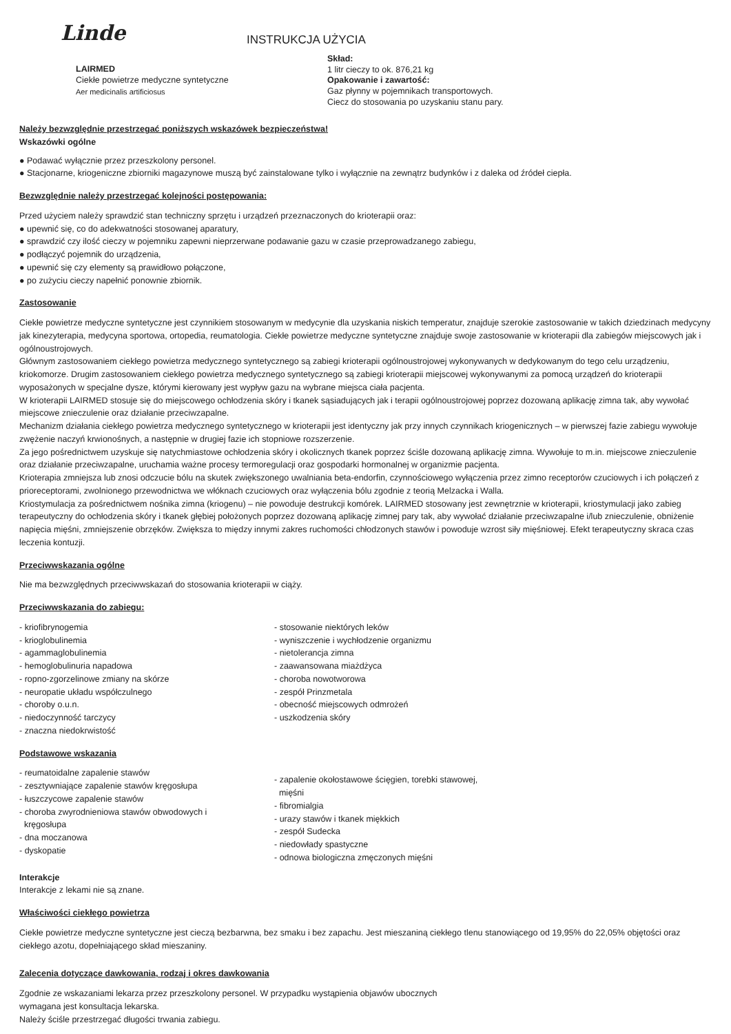Linde
INSTRUKCJA UŻYCIA
LAIRMED
Ciekłe powietrze medyczne syntetyczne
Aer medicinalis artificiosus
Skład:
1 litr cieczy to ok. 876,21 kg
Opakowanie i zawartość:
Gaz płynny w pojemnikach transportowych.
Ciecz do stosowania po uzyskaniu stanu pary.
Należy bezwzględnie przestrzegać poniższych wskazówek bezpieczeństwa!
Wskazówki ogólne
● Podawać wyłącznie przez przeszkolony personel.
● Stacjonarne, kriogeniczne zbiorniki magazynowe muszą być zainstalowane tylko i wyłącznie na zewnątrz budynków i z daleka od źródeł ciepła.
Bezwzględnie należy przestrzegać kolejności postępowania:
Przed użyciem należy sprawdzić stan techniczny sprzętu i urządzeń przeznaczonych do krioterapii oraz:
● upewnić się, co do adekwatności stosowanej aparatury,
● sprawdzić czy ilość cieczy w pojemniku zapewni nieprzerwane podawanie gazu w czasie przeprowadzanego zabiegu,
● podłączyć pojemnik do urządzenia,
● upewnić się czy elementy są prawidłowo połączone,
● po zużyciu cieczy napełnić ponownie zbiornik.
Zastosowanie
Ciekłe powietrze medyczne syntetyczne jest czynnikiem stosowanym w medycynie dla uzyskania niskich temperatur, znajduje szerokie zastosowanie w takich dziedzinach medycyny jak kinezyterapia, medycyna sportowa, ortopedia, reumatologia. Ciekłe powietrze medyczne syntetyczne znajduje swoje zastosowanie w krioterapii dla zabiegów miejscowych jak i ogólnoustrojowych.
Głównym zastosowaniem ciekłego powietrza medycznego syntetycznego są zabiegi krioterapii ogólnoustrojowej wykonywanych w dedykowanym do tego celu urządzeniu, kriokomorze. Drugim zastosowaniem ciekłego powietrza medycznego syntetycznego są zabiegi krioterapii miejscowej wykonywanymi za pomocą urządzeń do krioterapii wyposażonych w specjalne dysze, którymi kierowany jest wypływ gazu na wybrane miejsca ciała pacjenta.
W krioterapii LAIRMED stosuje się do miejscowego ochłodzenia skóry i tkanek sąsiadujących jak i terapii ogólnoustrojowej poprzez dozowaną aplikację zimna tak, aby wywołać miejscowe znieczulenie oraz działanie przeciwzapalne.
Mechanizm działania ciekłego powietrza medycznego syntetycznego w krioterapii jest identyczny jak przy innych czynnikach kriogenicznych – w pierwszej fazie zabiegu wywołuje zwężenie naczyń krwionośnych, a następnie w drugiej fazie ich stopniowe rozszerzenie.
Za jego pośrednictwem uzyskuje się natychmiastowe ochłodzenia skóry i okolicznych tkanek poprzez ściśle dozowaną aplikację zimna. Wywołuje to m.in. miejscowe znieczulenie oraz działanie przeciwzapalne, uruchamia ważne procesy termoregulacji oraz gospodarki hormonalnej w organizmie pacjenta.
Krioterapia zmniejsza lub znosi odczucie bólu na skutek zwiększonego uwalniania beta-endorfin, czynnościowego wyłączenia przez zimno receptorów czuciowych i ich połączeń z prioreceptorami, zwolnionego przewodnictwa we włóknach czuciowych oraz wyłączenia bólu zgodnie z teorią Melzacka i Walla.
Kriostymulacja za pośrednictwem nośnika zimna (kriogenu) – nie powoduje destrukcji komórek. LAIRMED stosowany jest zewnętrznie w krioterapii, kriostymulacji jako zabieg terapeutyczny do ochłodzenia skóry i tkanek głębiej położonych poprzez dozowaną aplikację zimnej pary tak, aby wywołać działanie przeciwzapalne i/lub znieczulenie, obniżenie napięcia mięśni, zmniejszenie obrzęków. Zwiększa to między innymi zakres ruchomości chłodzonych stawów i powoduje wzrost siły mięśniowej. Efekt terapeutyczny skraca czas leczenia kontuzji.
Przeciwwskazania ogólne
Nie ma bezwzględnych przeciwwskazań do stosowania krioterapii w ciąży.
Przeciwwskazania do zabiegu:
- kriofibrynogemia
- krioglobulinemia
- agammaglobulinemia
- hemoglobulinuria napadowa
- ropno-zgorzelinowe zmiany na skórze
- neuropatie układu współczulnego
- choroby o.u.n.
- niedoczynność tarczycy
- znaczna niedokrwistość
- stosowanie niektórych leków
- wyniszczenie i wychłodzenie organizmu
- nietolerancja zimna
- zaawansowana miażdżyca
- choroba nowotworowa
- zespół Prinzmetala
- obecność miejscowych odmrożeń
- uszkodzenia skóry
Podstawowe wskazania
- reumatoidalne zapalenie stawów
- zesztywniające zapalenie stawów kręgosłupa
- łuszczycowe zapalenie stawów
- choroba zwyrodnieniowa stawów obwodowych i
kręgosłupa
- dna moczanowa
- dyskopatie
- zapalenie okołostawowe ścięgien, torebki stawowej,
mięśni
- fibromialgia
- urazy stawów i tkanek miękkich
- zespół Sudecka
- niedowłady spastyczne
- odnowa biologiczna zmęczonych mięśni
Interakcje
Interakcje z lekami nie są znane.
Właściwości ciekłego powietrza
Ciekłe powietrze medyczne syntetyczne jest cieczą bezbarwna, bez smaku i bez zapachu. Jest mieszaniną ciekłego tlenu stanowiącego od 19,95% do 22,05% objętości oraz ciekłego azotu, dopełniającego skład mieszaniny.
Zalecenia dotyczące dawkowania, rodzaj i okres dawkowania
Zgodnie ze wskazaniami lekarza przez przeszkolony personel. W przypadku wystąpienia objawów ubocznych
wymagana jest konsultacja lekarska.
Należy ściśle przestrzegać długości trwania zabiegu.